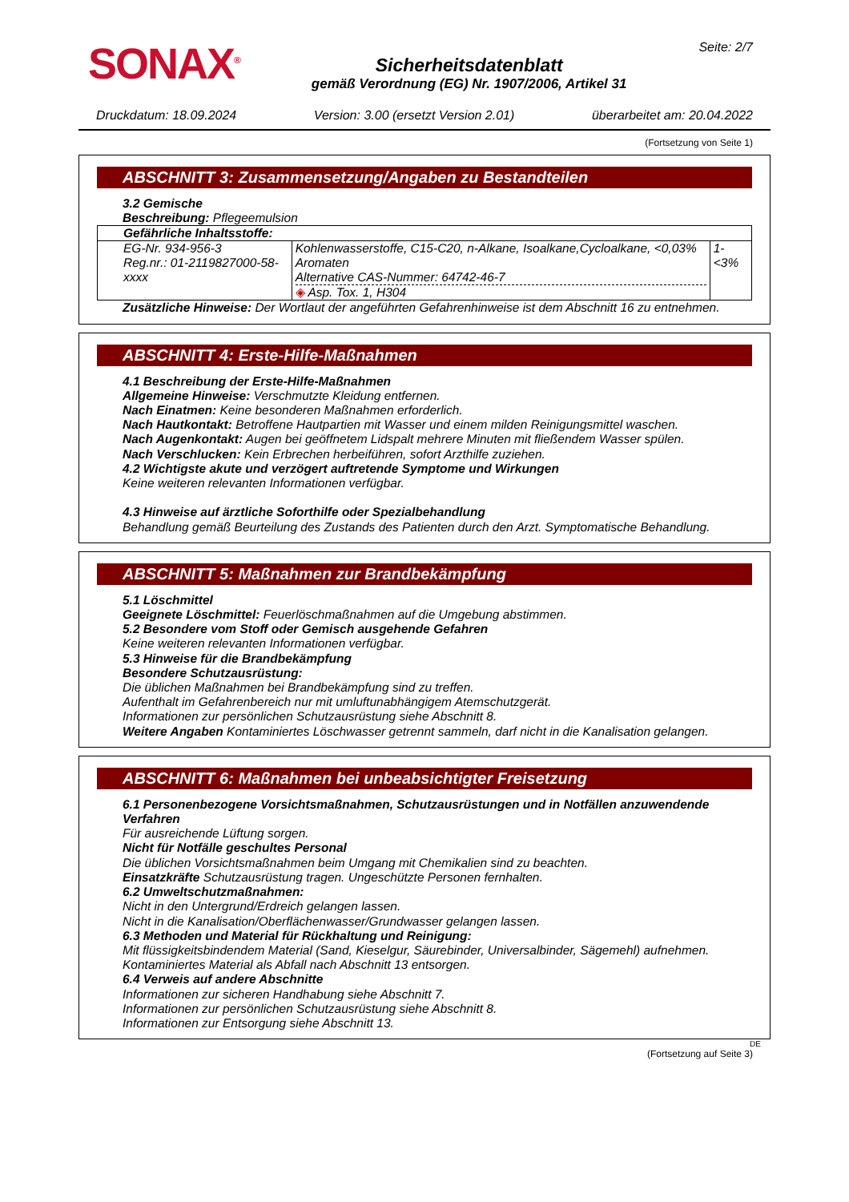SONAX<sup>®</sup>
Sicherheitsdatenblatt
gemäß Verordnung (EG) Nr. 1907/2006, Artikel 31
Seite: 2/7
Druckdatum: 18.09.2024 Version: 3.00 (ersetzt Version 2.01) überarbeitet am: 20.04.2022
(Fortsetzung von Seite 1)
ABSCHNITT 3: Zusammensetzung/Angaben zu Bestandteilen
3.2 Gemische
Beschreibung: Pflegeemulsion
| Gefährliche Inhaltsstoffe: | | |
| EG-Nr. 934-956-3 Reg.nr.: 01-2119827000-58-xxxx | Kohlenwasserstoffe, C15-C20, n-Alkane, Isoalkane,Cycloalkane, <0,03% Aromaten Alternative CAS-Nummer: 64742-46-7 ◈ Asp. Tox. 1, H304 | 1-<3% |
Zusätzliche Hinweise: Der Wortlaut der angeführten Gefahrenhinweise ist dem Abschnitt 16 zu entnehmen.
ABSCHNITT 4: Erste-Hilfe-Maßnahmen
4.1 Beschreibung der Erste-Hilfe-Maßnahmen
Allgemeine Hinweise: Verschmutzte Kleidung entfernen.
Nach Einatmen: Keine besonderen Maßnahmen erforderlich.
Nach Hautkontakt: Betroffene Hautpartien mit Wasser und einem milden Reinigungsmittel waschen.
Nach Augenkontakt: Augen bei geöffnetem Lidspalt mehrere Minuten mit fließendem Wasser spülen.
Nach Verschlucken: Kein Erbrechen herbeiführen, sofort Arzthilfe zuziehen.
4.2 Wichtigste akute und verzögert auftretende Symptome und Wirkungen
Keine weiteren relevanten Informationen verfügbar.
4.3 Hinweise auf ärztliche Soforthilfe oder Spezialbehandlung
Behandlung gemäß Beurteilung des Zustands des Patienten durch den Arzt. Symptomatische Behandlung.
ABSCHNITT 5: Maßnahmen zur Brandbekämpfung
5.1 Löschmittel
Geeignete Löschmittel: Feuerlöschmaßnahmen auf die Umgebung abstimmen.
5.2 Besondere vom Stoff oder Gemisch ausgehende Gefahren
Keine weiteren relevanten Informationen verfügbar.
5.3 Hinweise für die Brandbekämpfung
Besondere Schutzausrüstung:
Die üblichen Maßnahmen bei Brandbekämpfung sind zu treffen.
Aufenthalt im Gefahrenbereich nur mit umluftunabhängigem Atemschutzgerät.
Informationen zur persönlichen Schutzausrüstung siehe Abschnitt 8.
Weitere Angaben Kontaminiertes Löschwasser getrennt sammeln, darf nicht in die Kanalisation gelangen.
ABSCHNITT 6: Maßnahmen bei unbeabsichtigter Freisetzung
6.1 Personenbezogene Vorsichtsmaßnahmen, Schutzausrüstungen und in Notfällen anzuwendende Verfahren
Für ausreichende Lüftung sorgen.
Nicht für Notfälle geschultes Personal
Die üblichen Vorsichtsmaßnahmen beim Umgang mit Chemikalien sind zu beachten.
Einsatzkräfte Schutzausrüstung tragen. Ungeschützte Personen fernhalten.
6.2 Umweltschutzmaßnahmen:
Nicht in den Untergrund/Erdreich gelangen lassen.
Nicht in die Kanalisation/Oberflächenwasser/Grundwasser gelangen lassen.
6.3 Methoden und Material für Rückhaltung und Reinigung:
Mit flüssigkeitsbindendem Material (Sand, Kieselgur, Säurebinder, Universalbinder, Sägemehl) aufnehmen.
Kontaminiertes Material als Abfall nach Abschnitt 13 entsorgen.
6.4 Verweis auf andere Abschnitte
Informationen zur sicheren Handhabung siehe Abschnitt 7.
Informationen zur persönlichen Schutzausrüstung siehe Abschnitt 8.
Informationen zur Entsorgung siehe Abschnitt 13.
DE
(Fortsetzung auf Seite 3)